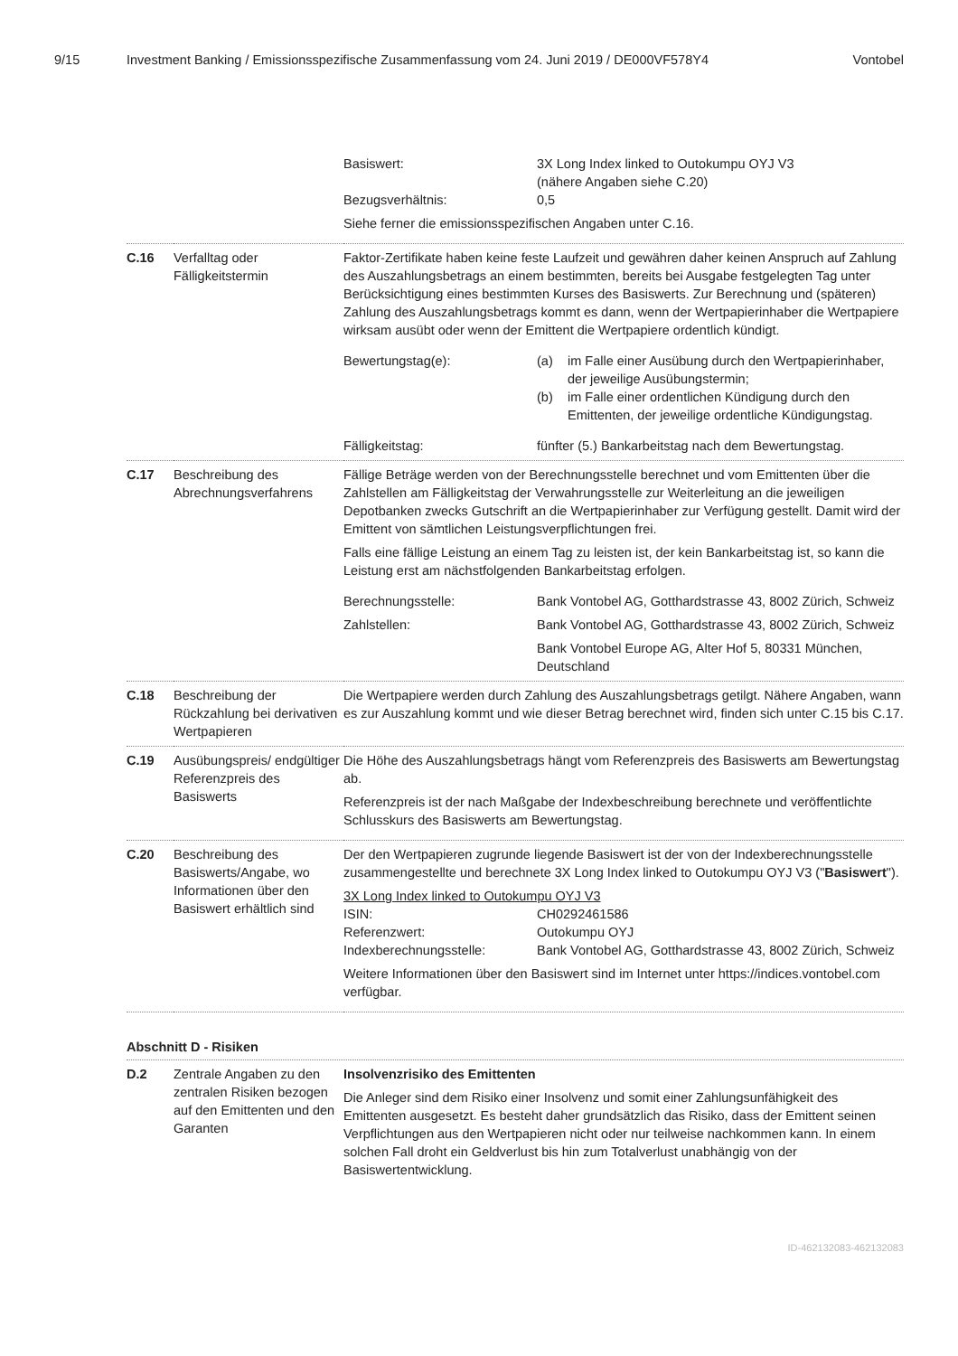9/15 Investment Banking / Emissionsspezifische Zusammenfassung vom 24. Juni 2019 / DE000VF578Y4
Vontobel
| | | / Basiswert: / 3X Long Index linked to Outokumpu OYJ V3 (nähere Angaben siehe C.20) / / Bezugsverhältnis: / 0,5 / Siehe ferner die emissionsspezifischen Angaben unter C.16. |
| C.16 | Verfalltag oder Fälligkeitstermin | Faktor-Zertifikate haben keine feste Laufzeit und gewähren daher keinen Anspruch auf Zahlung des Auszahlungsbetrags an einem bestimmten, bereits bei Ausgabe festgelegten Tag unter Berücksichtigung eines bestimmten Kurses des Basiswerts. Zur Berechnung und (späteren) Zahlung des Auszahlungsbetrags kommt es dann, wenn der Wertpapierinhaber die Wertpapiere wirksam ausübt oder wenn der Emittent die Wertpapiere ordentlich kündigt. / Bewertungstag(e): / / (a) / im Falle einer Ausübung durch den Wertpapierinhaber, der jeweilige Ausübungstermin; / / (b) / im Falle einer ordentlichen Kündigung durch den Emittenten, der jeweilige ordentliche Kündigungstag. / / / Fälligkeitstag: / fünfter (5.) Bankarbeitstag nach dem Bewertungstag. / |
| C.17 | Beschreibung des Abrechnungsverfahrens | Fällige Beträge werden von der Berechnungsstelle berechnet und vom Emittenten über die Zahlstellen am Fälligkeitstag der Verwahrungsstelle zur Weiterleitung an die jeweiligen Depotbanken zwecks Gutschrift an die Wertpapierinhaber zur Verfügung gestellt. Damit wird der Emittent von sämtlichen Leistungsverpflichtungen frei. Falls eine fällige Leistung an einem Tag zu leisten ist, der kein Bankarbeitstag ist, so kann die Leistung erst am nächstfolgenden Bankarbeitstag erfolgen. / Berechnungsstelle: / Bank Vontobel AG, Gotthardstrasse 43, 8002 Zürich, Schweiz / / Zahlstellen: / Bank Vontobel AG, Gotthardstrasse 43, 8002 Zürich, Schweiz Bank Vontobel Europe AG, Alter Hof 5, 80331 München, Deutschland / |
| C.18 | Beschreibung der Rückzahlung bei derivativen Wertpapieren | Die Wertpapiere werden durch Zahlung des Auszahlungsbetrags getilgt. Nähere Angaben, wann es zur Auszahlung kommt und wie dieser Betrag berechnet wird, finden sich unter C.15 bis C.17. |
| C.19 | Ausübungspreis/ endgültiger Referenzpreis des Basiswerts | Die Höhe des Auszahlungsbetrags hängt vom Referenzpreis des Basiswerts am Bewertungstag ab. Referenzpreis ist der nach Maßgabe der Indexbeschreibung berechnete und veröffentlichte Schlusskurs des Basiswerts am Bewertungstag. |
| C.20 | Beschreibung des Basiswerts/Angabe, wo Informationen über den Basiswert erhältlich sind | Der den Wertpapieren zugrunde liegende Basiswert ist der von der Indexberechnungsstelle zusammengestellte und berechnete 3X Long Index linked to Outokumpu OYJ V3 (" Basiswert "). 3X Long Index linked to Outokumpu OYJ V3 / ISIN: / CH0292461586 / / Referenzwert: / Outokumpu OYJ / / Indexberechnungsstelle: / Bank Vontobel AG, Gotthardstrasse 43, 8002 Zürich, Schweiz / Weitere Informationen über den Basiswert sind im Internet unter https://indices.vontobel.com verfügbar. |
Abschnitt D - Risiken
| D.2 | Zentrale Angaben zu den zentralen Risiken bezogen auf den Emittenten und den Garanten | Insolvenzrisiko des Emittenten Die Anleger sind dem Risiko einer Insolvenz und somit einer Zahlungsunfähigkeit des Emittenten ausgesetzt. Es besteht daher grundsätzlich das Risiko, dass der Emittent seinen Verpflichtungen aus den Wertpapieren nicht oder nur teilweise nachkommen kann. In einem solchen Fall droht ein Geldverlust bis hin zum Totalverlust unabhängig von der Basiswertentwicklung. |
ID-462132083-462132083